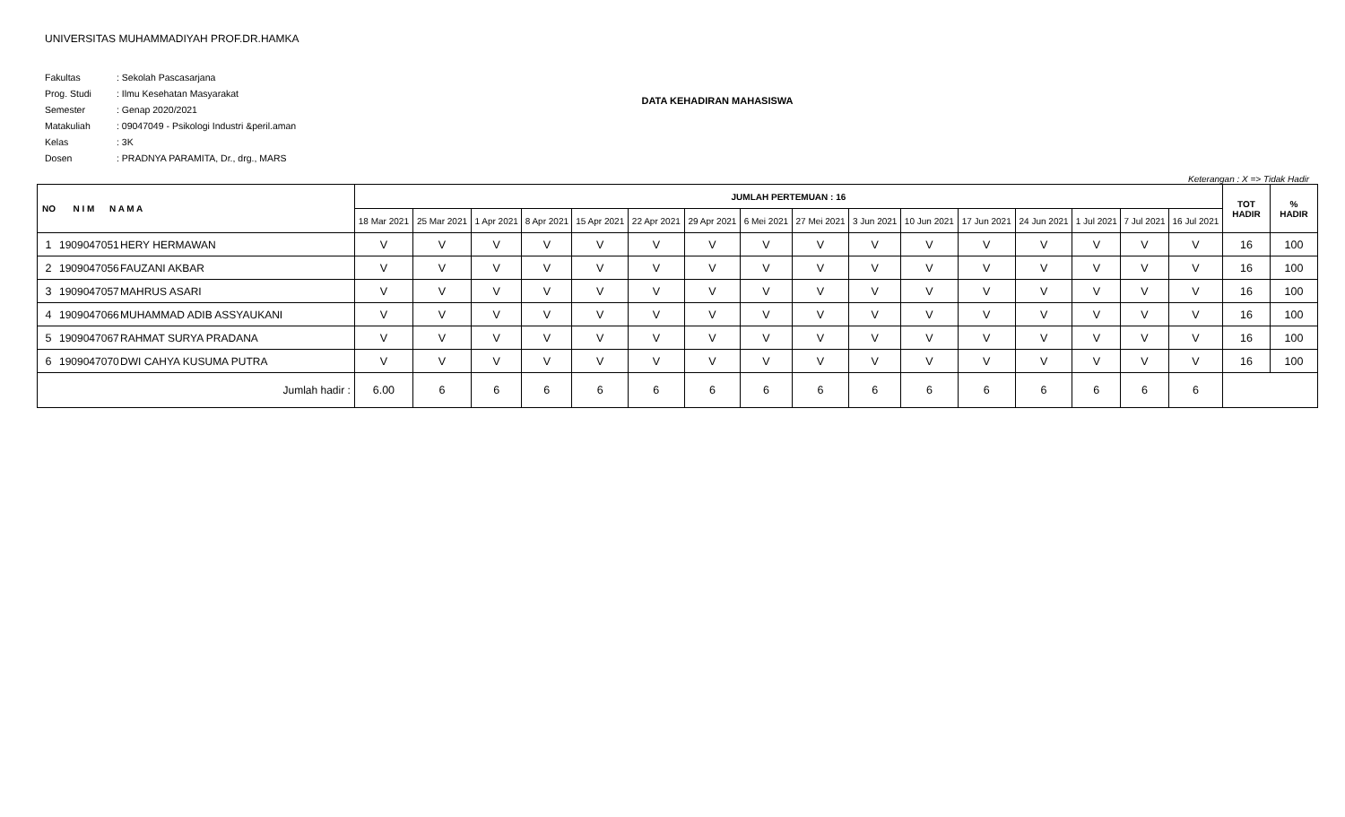UNIVERSITAS MUHAMMADIYAH PROF.DR.HAMKA
Fakultas: Sekolah Pascasarjana
Prog. Studi: Ilmu Kesehatan Masyarakat
Semester: Genap 2020/2021
DATA KEHADIRAN MAHASISWA
Matakuliah: 09047049 - Psikologi Industri &peril.aman
Kelas: 3K
Dosen: PRADNYA PARAMITA, Dr., drg., MARS
Keterangan : X => Tidak Hadir
| NO N I M N A M A | | | JUMLAH PERTEMUAN : 16 | | | | | | | | | | | | | | | | TOT HADIR | % HADIR |
| --- | --- | --- | --- | --- | --- | --- | --- | --- | --- | --- | --- | --- | --- | --- | --- | --- | --- | --- | --- | --- |
| | | | 18 Mar 2021 | 25 Mar 2021 | 1 Apr 2021 | 8 Apr 2021 | 15 Apr 2021 | 22 Apr 2021 | 29 Apr 2021 | 6 Mei 2021 | 27 Mei 2021 | 3 Jun 2021 | 10 Jun 2021 | 17 Jun 2021 | 24 Jun 2021 | 1 Jul 2021 | 7 Jul 2021 | 16 Jul 2021 | | |
| 1 | 1909047051 | HERY HERMAWAN | V | V | V | V | V | V | V | V | V | V | V | V | V | V | V | V | 16 | 100 |
| 2 | 1909047056 | FAUZANI AKBAR | V | V | V | V | V | V | V | V | V | V | V | V | V | V | V | V | 16 | 100 |
| 3 | 1909047057 | MAHRUS ASARI | V | V | V | V | V | V | V | V | V | V | V | V | V | V | V | V | 16 | 100 |
| 4 | 1909047066 | MUHAMMAD ADIB ASSYAUKANI | V | V | V | V | V | V | V | V | V | V | V | V | V | V | V | V | 16 | 100 |
| 5 | 1909047067 | RAHMAT SURYA PRADANA | V | V | V | V | V | V | V | V | V | V | V | V | V | V | V | V | 16 | 100 |
| 6 | 1909047070 | DWI CAHYA KUSUMA PUTRA | V | V | V | V | V | V | V | V | V | V | V | V | V | V | V | V | 16 | 100 |
| Jumlah hadir : | | | 6.00 | 6 | 6 | 6 | 6 | 6 | 6 | 6 | 6 | 6 | 6 | 6 | 6 | 6 | 6 | 6 | | |